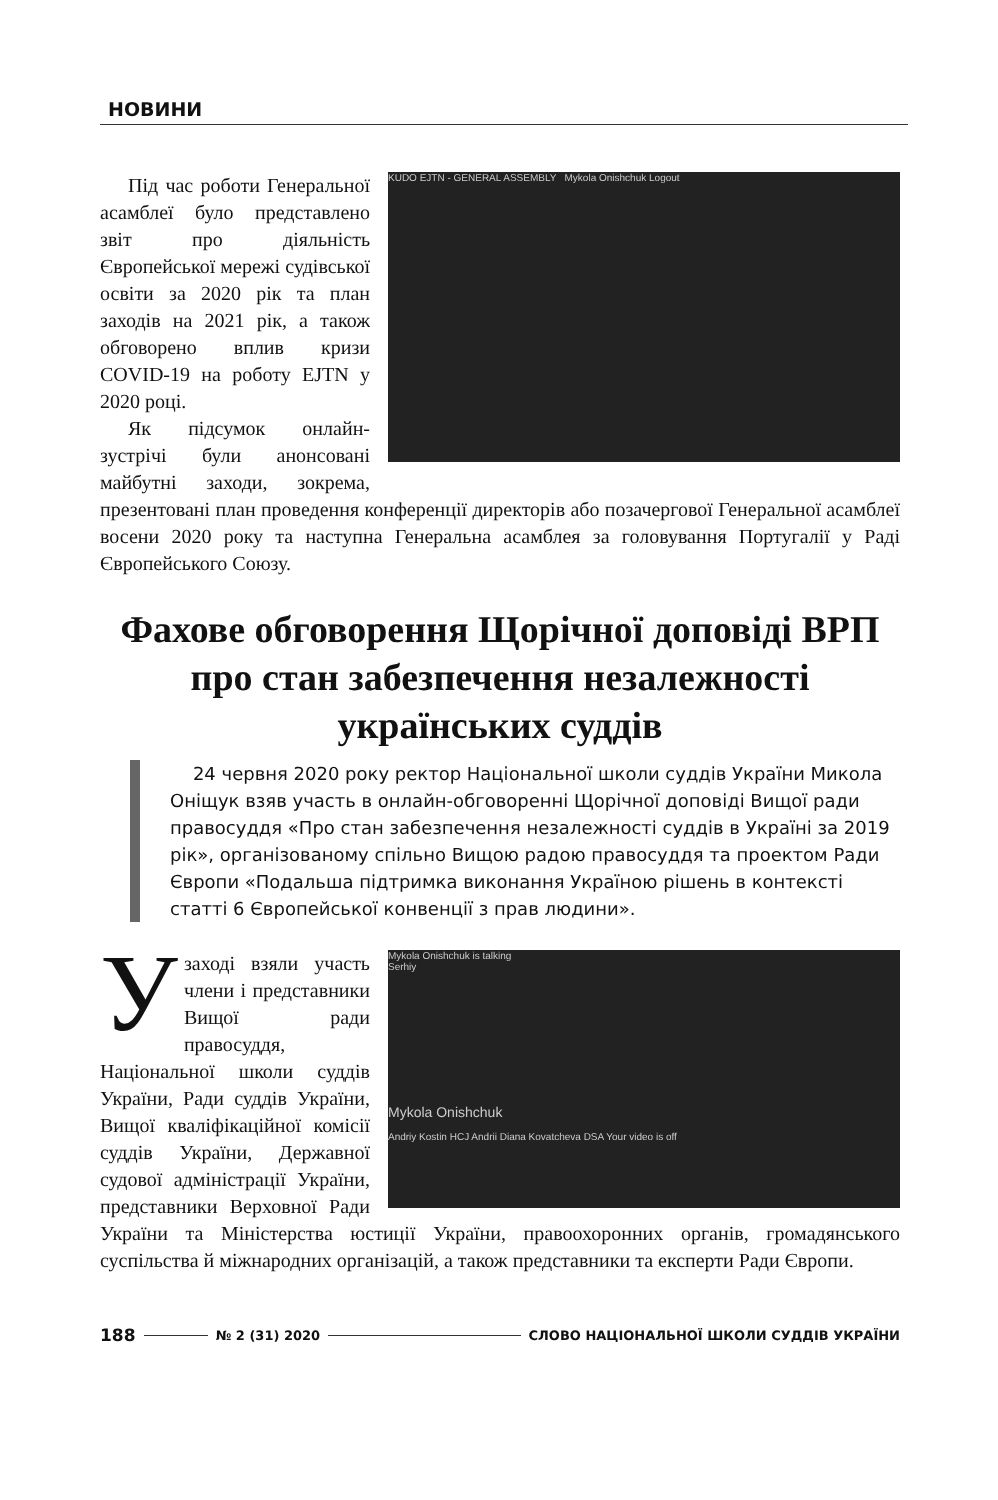НОВИНИ
KUDO EJTN - GENERAL ASSEMBLY Mykola Onishchuk Logout
Під час роботи Генеральної асамблеї було представлено звіт про діяльність Європейської мережі судівської освіти за 2020 рік та план заходів на 2021 рік, а також обговорено вплив кризи COVID-19 на роботу EJTN у 2020 році.
Як підсумок онлайн-зустрічі були анонсовані майбутні заходи, зокрема, презентовані план проведення конференції директорів або позачергової Генеральної асамблеї восени 2020 року та наступна Генеральна асамблея за головування Португалії у Раді Європейського Союзу.
Фахове обговорення Щорічної доповіді ВРП про стан забезпечення незалежності українських суддів
24 червня 2020 року ректор Національної школи суддів України Микола Оніщук взяв участь в онлайн-обговоренні Щорічної доповіді Вищої ради правосуддя «Про стан забезпечення незалежності суддів в Україні за 2019 рік», організованому спільно Вищою радою правосуддя та проектом Ради Європи «Подальша підтримка виконання Україною рішень в контексті статті 6 Європейської конвенції з прав людини».
Mykola Onishchuk is talking
Serhiy
Mykola Onishchuk
Andriy Kostin HCJ Andrii Diana Kovatcheva DSA Your video is off
Узаході взяли участь члени і представники Вищої ради правосуддя, Національної школи суддів України, Ради суддів України, Вищої кваліфікаційної комісії суддів України, Державної судової адміністрації України, представники Верховної Ради України та Міністерства юстиції України, правоохоронних органів, громадянського суспільства й міжнародних організацій, а також представники та експерти Ради Європи.
188 № 2 (31) 2020 СЛОВО НАЦІОНАЛЬНОЇ ШКОЛИ СУДДІВ УКРАЇНИ